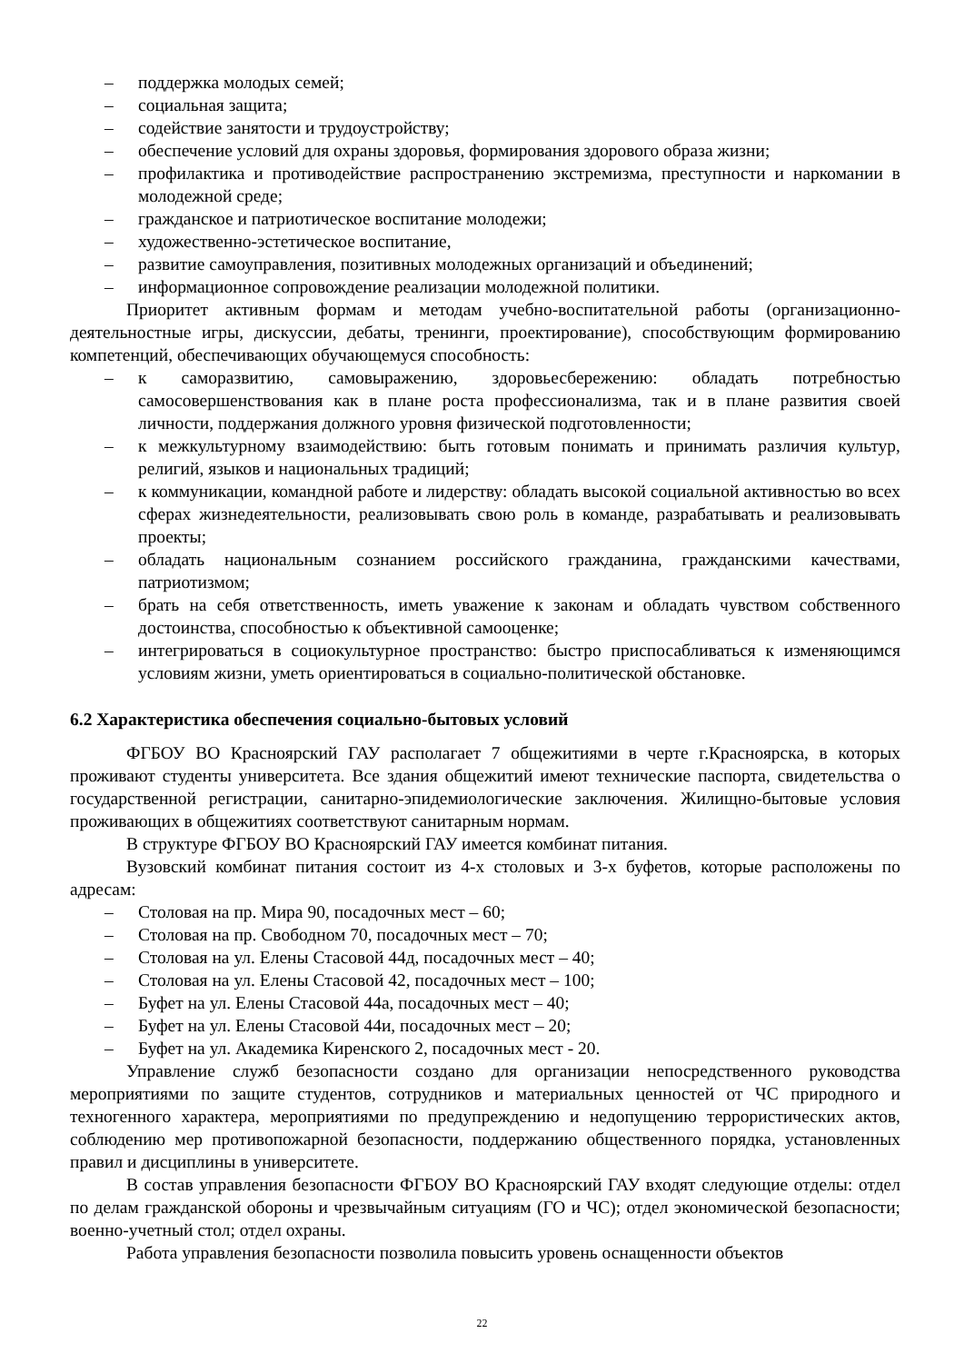– поддержка молодых семей;
– социальная защита;
– содействие занятости и трудоустройству;
– обеспечение условий для охраны здоровья, формирования здорового образа жизни;
– профилактика и противодействие распространению экстремизма, преступности и наркомании в молодежной среде;
– гражданское и патриотическое воспитание молодежи;
– художественно-эстетическое воспитание,
– развитие самоуправления, позитивных молодежных организаций и объединений;
– информационное сопровождение реализации молодежной политики.
Приоритет активным формам и методам учебно-воспитательной работы (организационно-деятельностные игры, дискуссии, дебаты, тренинги, проектирование), способствующим формированию компетенций, обеспечивающих обучающемуся способность:
– к саморазвитию, самовыражению, здоровьесбережению: обладать потребностью самосовершенствования как в плане роста профессионализма, так и в плане развития своей личности, поддержания должного уровня физической подготовленности;
– к межкультурному взаимодействию: быть готовым понимать и принимать различия культур, религий, языков и национальных традиций;
– к коммуникации, командной работе и лидерству: обладать высокой социальной активностью во всех сферах жизнедеятельности, реализовывать свою роль в команде, разрабатывать и реализовывать проекты;
– обладать национальным сознанием российского гражданина, гражданскими качествами, патриотизмом;
– брать на себя ответственность, иметь уважение к законам и обладать чувством собственного достоинства, способностью к объективной самооценке;
– интегрироваться в социокультурное пространство: быстро приспосабливаться к изменяющимся условиям жизни, уметь ориентироваться в социально-политической обстановке.
6.2 Характеристика обеспечения социально-бытовых условий
ФГБОУ ВО Красноярский ГАУ располагает 7 общежитиями в черте г.Красноярска, в которых проживают студенты университета. Все здания общежитий имеют технические паспорта, свидетельства о государственной регистрации, санитарно-эпидемиологические заключения. Жилищно-бытовые условия проживающих в общежитиях соответствуют санитарным нормам.
В структуре ФГБОУ ВО Красноярский ГАУ имеется комбинат питания.
Вузовский комбинат питания состоит из 4-х столовых и 3-х буфетов, которые расположены по адресам:
– Столовая на пр. Мира 90, посадочных мест – 60;
– Столовая на пр. Свободном 70, посадочных мест – 70;
– Столовая на ул. Елены Стасовой 44д, посадочных мест – 40;
– Столовая на ул. Елены Стасовой 42, посадочных мест – 100;
– Буфет на ул. Елены Стасовой 44а, посадочных мест – 40;
– Буфет на ул. Елены Стасовой 44и, посадочных мест – 20;
– Буфет на ул. Академика Киренского 2, посадочных мест - 20.
Управление служб безопасности создано для организации непосредственного руководства мероприятиями по защите студентов, сотрудников и материальных ценностей от ЧС природного и техногенного характера, мероприятиями по предупреждению и недопущению террористических актов, соблюдению мер противопожарной безопасности, поддержанию общественного порядка, установленных правил и дисциплины в университете.
В состав управления безопасности ФГБОУ ВО Красноярский ГАУ входят следующие отделы: отдел по делам гражданской обороны и чрезвычайным ситуациям (ГО и ЧС); отдел экономической безопасности; военно-учетный стол; отдел охраны.
Работа управления безопасности позволила повысить уровень оснащенности объектов
22